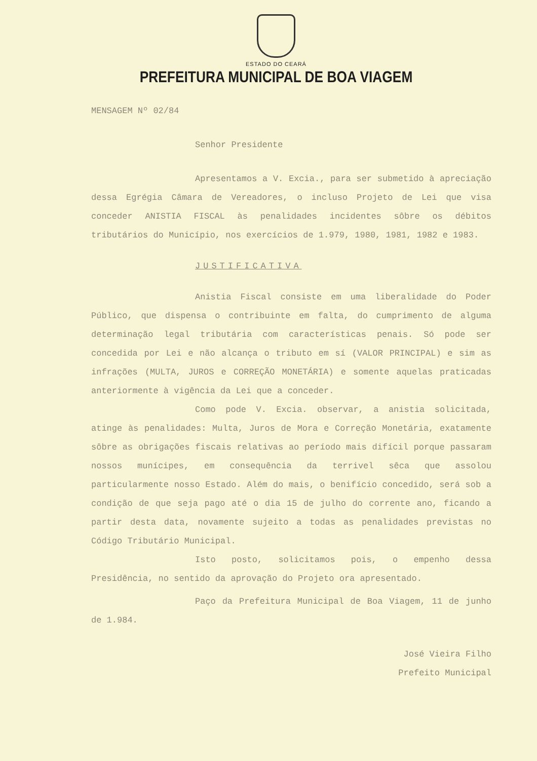ESTADO DO CEARÁ
PREFEITURA MUNICIPAL DE BOA VIAGEM
MENSAGEM Nº 02/84
Senhor Presidente
Apresentamos a V. Excia., para ser submetido à apreciação dessa Egrégia Câmara de Vereadores, o incluso Projeto de Lei que visa conceder ANISTIA FISCAL às penalidades incidentes sôbre os débitos tributários do Município, nos exercícios de 1.979, 1980, 1981, 1982 e 1983.
JUSTIFICATIVA
Anistia Fiscal consiste em uma liberalidade do Poder Público, que dispensa o contribuinte em falta, do cumprimento de alguma determinação legal tributária com características penais. Só pode ser concedida por Lei e não alcança o tributo em sí (VALOR PRINCIPAL) e sim as infrações (MULTA, JUROS e CORREÇÃO MONETÁRIA) e somente aquelas praticadas anteriormente à vigência da Lei que a conceder.
Como pode V. Excia. observar, a anistia solicitada, atinge às penalidades: Multa, Juros de Mora e Correção Monetária, exatamente sôbre as obrigações fiscais relativas ao período mais difícil porque passaram nossos munícipes, em consequência da terrivel sêca que assolou particularmente nosso Estado. Além do mais, o benifício concedido, será sob a condição de que seja pago até o dia 15 de julho do corrente ano, ficando a partir desta data, novamente sujeito a todas as penalidades previstas no Código Tributário Municipal.
Isto posto, solicitamos pois, o empenho dessa Presidência, no sentido da aprovação do Projeto ora apresentado.
Paço da Prefeitura Municipal de Boa Viagem, 11 de junho de 1.984.
José Vieira Filho
Prefeito Municipal